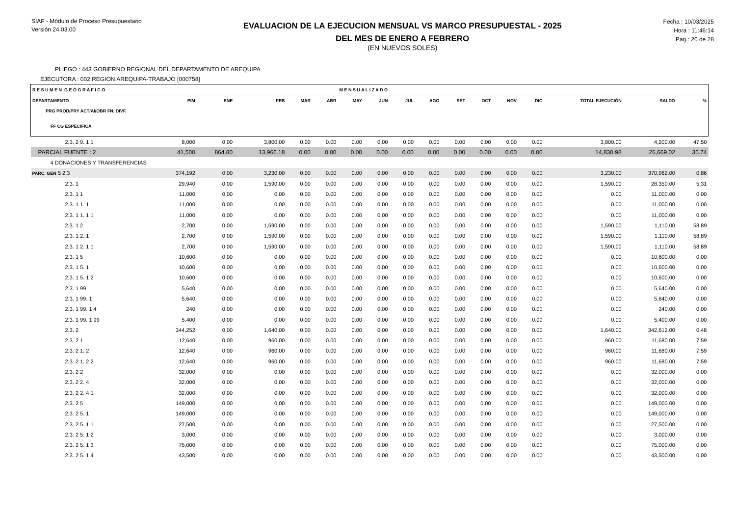SIAF - Módulo de Proceso Presupuestario
Versión 24.03.00
EVALUACION DE LA EJECUCION MENSUAL VS MARCO PRESUPUESTAL - 2025
DEL MES DE ENERO A FEBRERO
(EN NUEVOS SOLES)
Fecha : 10/03/2025
Hora : 11:46:14
Pag.: 20 de 28
PLIEGO : 443 GOBIERNO REGIONAL DEL DEPARTAMENTO DE AREQUIPA
EJECUTORA : 002 REGION AREQUIPA-TRABAJO [000758]
| R E S U M E N G E O G R A F I C O | | | | | | M E N S U A L I Z A D O | | | | | | | | | | |
| DEPARTAMENTO | PIM | ENE | FEB | MAR | ABR | MAY | JUN | JUL | AGO | SET | OCT | NOV | DIC | TOTAL EJECUCIÓN | SALDO | % |
| PRG PROD/PRY ACT/AI/OBR FN. DIVF. | | | | | | | | | | | | | | | | |
| FF CG ESPECIFICA | | | | | | | | | | | | | | | | |
| 2.3. 2 9. 1 1 | 8,000 | 0.00 | 3,800.00 | 0.00 | 0.00 | 0.00 | 0.00 | 0.00 | 0.00 | 0.00 | 0.00 | 0.00 | 0.00 | 3,800.00 | 4,200.00 | 47.50 |
| PARCIAL FUENTE : 2 | 41,500 | 864.80 | 13,966.18 | 0.00 | 0.00 | 0.00 | 0.00 | 0.00 | 0.00 | 0.00 | 0.00 | 0.00 | 0.00 | 14,830.98 | 26,669.02 | 35.74 |
| 4 DONACIONES Y TRANSFERENCIAS | | | | | | | | | | | | | | | | |
| PARC. GEN 5 2.3 | 374,192 | 0.00 | 3,230.00 | 0.00 | 0.00 | 0.00 | 0.00 | 0.00 | 0.00 | 0.00 | 0.00 | 0.00 | 0.00 | 3,230.00 | 370,962.00 | 0.86 |
| 2.3. 1 | 29,940 | 0.00 | 1,590.00 | 0.00 | 0.00 | 0.00 | 0.00 | 0.00 | 0.00 | 0.00 | 0.00 | 0.00 | 0.00 | 1,590.00 | 28,350.00 | 5.31 |
| 2.3. 1 1 | 11,000 | 0.00 | 0.00 | 0.00 | 0.00 | 0.00 | 0.00 | 0.00 | 0.00 | 0.00 | 0.00 | 0.00 | 0.00 | 0.00 | 11,000.00 | 0.00 |
| 2.3. 1 1. 1 | 11,000 | 0.00 | 0.00 | 0.00 | 0.00 | 0.00 | 0.00 | 0.00 | 0.00 | 0.00 | 0.00 | 0.00 | 0.00 | 0.00 | 11,000.00 | 0.00 |
| 2.3. 1 1. 1 1 | 11,000 | 0.00 | 0.00 | 0.00 | 0.00 | 0.00 | 0.00 | 0.00 | 0.00 | 0.00 | 0.00 | 0.00 | 0.00 | 0.00 | 11,000.00 | 0.00 |
| 2.3. 1 2 | 2,700 | 0.00 | 1,590.00 | 0.00 | 0.00 | 0.00 | 0.00 | 0.00 | 0.00 | 0.00 | 0.00 | 0.00 | 0.00 | 1,590.00 | 1,110.00 | 58.89 |
| 2.3. 1 2. 1 | 2,700 | 0.00 | 1,590.00 | 0.00 | 0.00 | 0.00 | 0.00 | 0.00 | 0.00 | 0.00 | 0.00 | 0.00 | 0.00 | 1,590.00 | 1,110.00 | 58.89 |
| 2.3. 1 2. 1 1 | 2,700 | 0.00 | 1,590.00 | 0.00 | 0.00 | 0.00 | 0.00 | 0.00 | 0.00 | 0.00 | 0.00 | 0.00 | 0.00 | 1,590.00 | 1,110.00 | 58.89 |
| 2.3. 1 5 | 10,600 | 0.00 | 0.00 | 0.00 | 0.00 | 0.00 | 0.00 | 0.00 | 0.00 | 0.00 | 0.00 | 0.00 | 0.00 | 0.00 | 10,600.00 | 0.00 |
| 2.3. 1 5. 1 | 10,600 | 0.00 | 0.00 | 0.00 | 0.00 | 0.00 | 0.00 | 0.00 | 0.00 | 0.00 | 0.00 | 0.00 | 0.00 | 0.00 | 10,600.00 | 0.00 |
| 2.3. 1 5. 1 2 | 10,600 | 0.00 | 0.00 | 0.00 | 0.00 | 0.00 | 0.00 | 0.00 | 0.00 | 0.00 | 0.00 | 0.00 | 0.00 | 0.00 | 10,600.00 | 0.00 |
| 2.3. 1 99 | 5,640 | 0.00 | 0.00 | 0.00 | 0.00 | 0.00 | 0.00 | 0.00 | 0.00 | 0.00 | 0.00 | 0.00 | 0.00 | 0.00 | 5,640.00 | 0.00 |
| 2.3. 1 99. 1 | 5,640 | 0.00 | 0.00 | 0.00 | 0.00 | 0.00 | 0.00 | 0.00 | 0.00 | 0.00 | 0.00 | 0.00 | 0.00 | 0.00 | 5,640.00 | 0.00 |
| 2.3. 1 99. 1 4 | 240 | 0.00 | 0.00 | 0.00 | 0.00 | 0.00 | 0.00 | 0.00 | 0.00 | 0.00 | 0.00 | 0.00 | 0.00 | 0.00 | 240.00 | 0.00 |
| 2.3. 1 99. 1 99 | 5,400 | 0.00 | 0.00 | 0.00 | 0.00 | 0.00 | 0.00 | 0.00 | 0.00 | 0.00 | 0.00 | 0.00 | 0.00 | 0.00 | 5,400.00 | 0.00 |
| 2.3. 2 | 344,252 | 0.00 | 1,640.00 | 0.00 | 0.00 | 0.00 | 0.00 | 0.00 | 0.00 | 0.00 | 0.00 | 0.00 | 0.00 | 1,640.00 | 342,612.00 | 0.48 |
| 2.3. 2 1 | 12,640 | 0.00 | 960.00 | 0.00 | 0.00 | 0.00 | 0.00 | 0.00 | 0.00 | 0.00 | 0.00 | 0.00 | 0.00 | 960.00 | 11,680.00 | 7.59 |
| 2.3. 2 1. 2 | 12,640 | 0.00 | 960.00 | 0.00 | 0.00 | 0.00 | 0.00 | 0.00 | 0.00 | 0.00 | 0.00 | 0.00 | 0.00 | 960.00 | 11,680.00 | 7.59 |
| 2.3. 2 1. 2 2 | 12,640 | 0.00 | 960.00 | 0.00 | 0.00 | 0.00 | 0.00 | 0.00 | 0.00 | 0.00 | 0.00 | 0.00 | 0.00 | 960.00 | 11,680.00 | 7.59 |
| 2.3. 2 2 | 32,000 | 0.00 | 0.00 | 0.00 | 0.00 | 0.00 | 0.00 | 0.00 | 0.00 | 0.00 | 0.00 | 0.00 | 0.00 | 0.00 | 32,000.00 | 0.00 |
| 2.3. 2 2. 4 | 32,000 | 0.00 | 0.00 | 0.00 | 0.00 | 0.00 | 0.00 | 0.00 | 0.00 | 0.00 | 0.00 | 0.00 | 0.00 | 0.00 | 32,000.00 | 0.00 |
| 2.3. 2 2. 4 1 | 32,000 | 0.00 | 0.00 | 0.00 | 0.00 | 0.00 | 0.00 | 0.00 | 0.00 | 0.00 | 0.00 | 0.00 | 0.00 | 0.00 | 32,000.00 | 0.00 |
| 2.3. 2 5 | 149,000 | 0.00 | 0.00 | 0.00 | 0.00 | 0.00 | 0.00 | 0.00 | 0.00 | 0.00 | 0.00 | 0.00 | 0.00 | 0.00 | 149,000.00 | 0.00 |
| 2.3. 2 5. 1 | 149,000 | 0.00 | 0.00 | 0.00 | 0.00 | 0.00 | 0.00 | 0.00 | 0.00 | 0.00 | 0.00 | 0.00 | 0.00 | 0.00 | 149,000.00 | 0.00 |
| 2.3. 2 5. 1 1 | 27,500 | 0.00 | 0.00 | 0.00 | 0.00 | 0.00 | 0.00 | 0.00 | 0.00 | 0.00 | 0.00 | 0.00 | 0.00 | 0.00 | 27,500.00 | 0.00 |
| 2.3. 2 5. 1 2 | 3,000 | 0.00 | 0.00 | 0.00 | 0.00 | 0.00 | 0.00 | 0.00 | 0.00 | 0.00 | 0.00 | 0.00 | 0.00 | 0.00 | 3,000.00 | 0.00 |
| 2.3. 2 5. 1 3 | 75,000 | 0.00 | 0.00 | 0.00 | 0.00 | 0.00 | 0.00 | 0.00 | 0.00 | 0.00 | 0.00 | 0.00 | 0.00 | 0.00 | 75,000.00 | 0.00 |
| 2.3. 2 5. 1 4 | 43,500 | 0.00 | 0.00 | 0.00 | 0.00 | 0.00 | 0.00 | 0.00 | 0.00 | 0.00 | 0.00 | 0.00 | 0.00 | 0.00 | 43,500.00 | 0.00 |